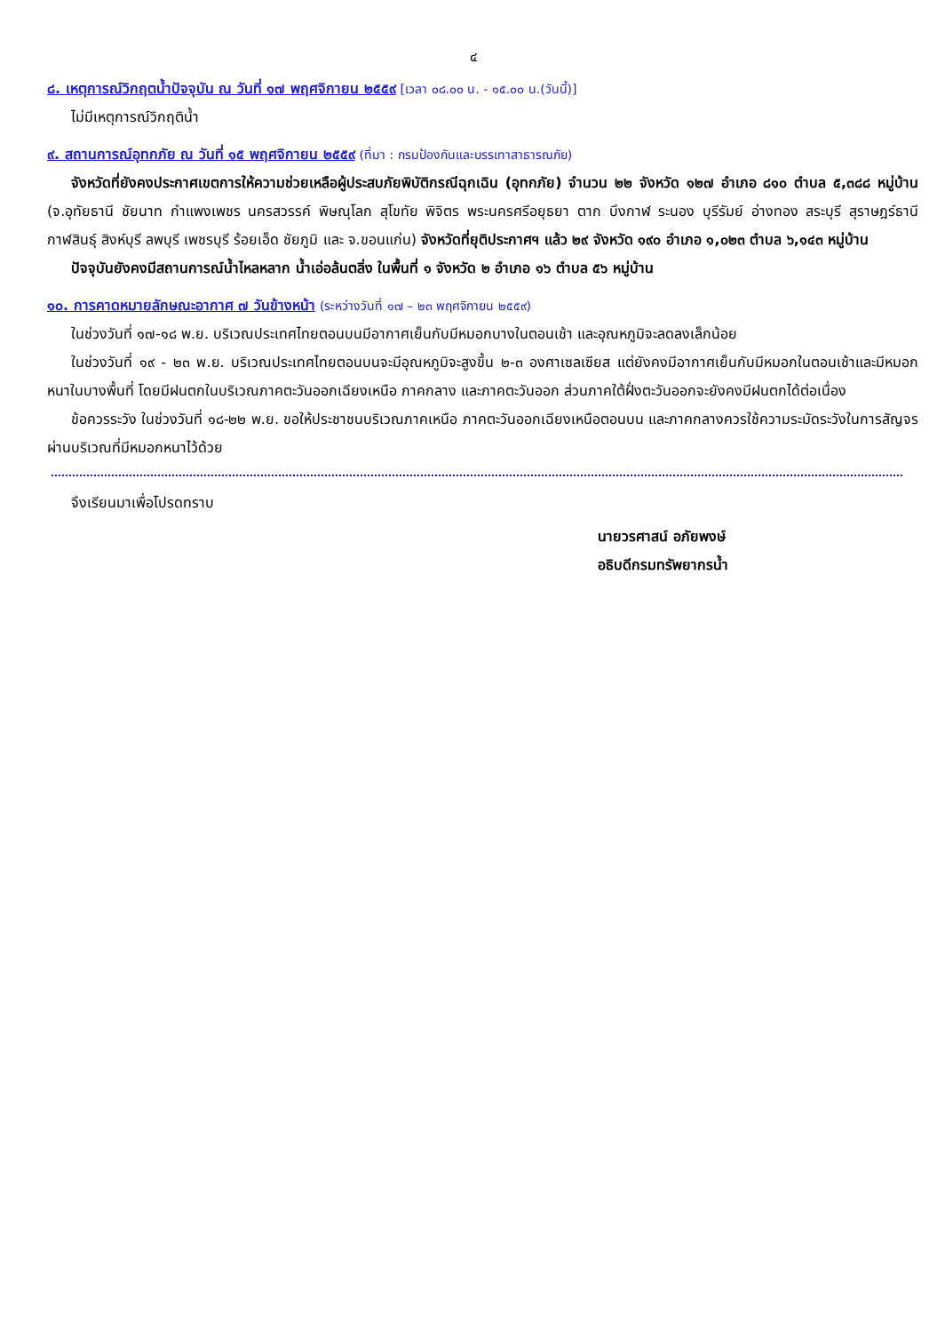๔
๘. เหตุการณ์วิกฤตน้ำปัจจุบัน ณ วันที่ ๑๗ พฤศจิกายน ๒๕๕๙ [เวลา ๐๘.๐๐ น. - ๑๕.๐๐ น.(วันนี้)]
ไม่มีเหตุการณ์วิกฤติน้ำ
๙. สถานการณ์อุทกภัย ณ วันที่ ๑๕ พฤศจิกายน ๒๕๕๙ (ที่มา : กรมป้องกันและบรรเทาสาธารณภัย)
จังหวัดที่ยังคงประกาศเขตการให้ความช่วยเหลือผู้ประสบภัยพิบัติกรณีฉุกเฉิน (อุทกภัย) จำนวน ๒๒ จังหวัด ๑๒๗ อำเภอ ๘๑๐ ตำบล ๕,๓๘๘ หมู่บ้าน (จ.อุทัยธานี ชัยนาท กำแพงเพชร นครสวรรค์ พิษณุโลก สุโขทัย พิจิตร พระนครศรีอยุธยา ตาก บึงกาฬ ระนอง บุรีรัมย์ อ่างทอง สระบุรี สุราษฎร์ธานี กาฬสินธุ์ สิงห์บุรี ลพบุรี เพชรบุรี ร้อยเอ็ด ชัยภูมิ และ จ.ขอนแก่น) จังหวัดที่ยุติประกาศฯ แล้ว ๒๙ จังหวัด ๑๙๐ อำเภอ ๑,๐๒๓ ตำบล ๖,๑๔๓ หมู่บ้าน
ปัจจุบันยังคงมีสถานการณ์น้ำไหลหลาก น้ำเอ่อล้นตลิ่ง ในพื้นที่ ๑ จังหวัด ๒ อำเภอ ๑๖ ตำบล ๕๖ หมู่บ้าน
๑๐. การคาดหมายลักษณะอากาศ ๗ วันข้างหน้า (ระหว่างวันที่ ๑๗ – ๒๓ พฤศจิกายน ๒๕๕๙)
ในช่วงวันที่ ๑๗-๑๘ พ.ย. บริเวณประเทศไทยตอนบนมีอากาศเย็นกับมีหมอกบางในตอนเช้า และอุณหภูมิจะลดลงเล็กน้อย
ในช่วงวันที่ ๑๙ - ๒๓ พ.ย. บริเวณประเทศไทยตอนบนจะมีอุณหภูมิจะสูงขึ้น ๒-๓ องศาเซลเซียส แต่ยังคงมีอากาศเย็นกับมีหมอกในตอนเช้าและมีหมอกหนาในบางพื้นที่ โดยมีฝนตกในบริเวณภาคตะวันออกเฉียงเหนือ ภาคกลาง และภาคตะวันออก ส่วนภาคใต้ฝั่งตะวันออกจะยังคงมีฝนตกได้ต่อเนื่อง
ข้อควรระวัง ในช่วงวันที่ ๑๘-๒๒ พ.ย. ขอให้ประชาชนบริเวณภาคเหนือ ภาคตะวันออกเฉียงเหนือตอนบน และภาคกลางควรใช้ความระมัดระวังในการสัญจรผ่านบริเวณที่มีหมอกหนาไว้ด้วย
จึงเรียนมาเพื่อโปรดทราบ
นายวรศาสน์ อภัยพงษ์
อธิบดีกรมทรัพยากรน้ำ